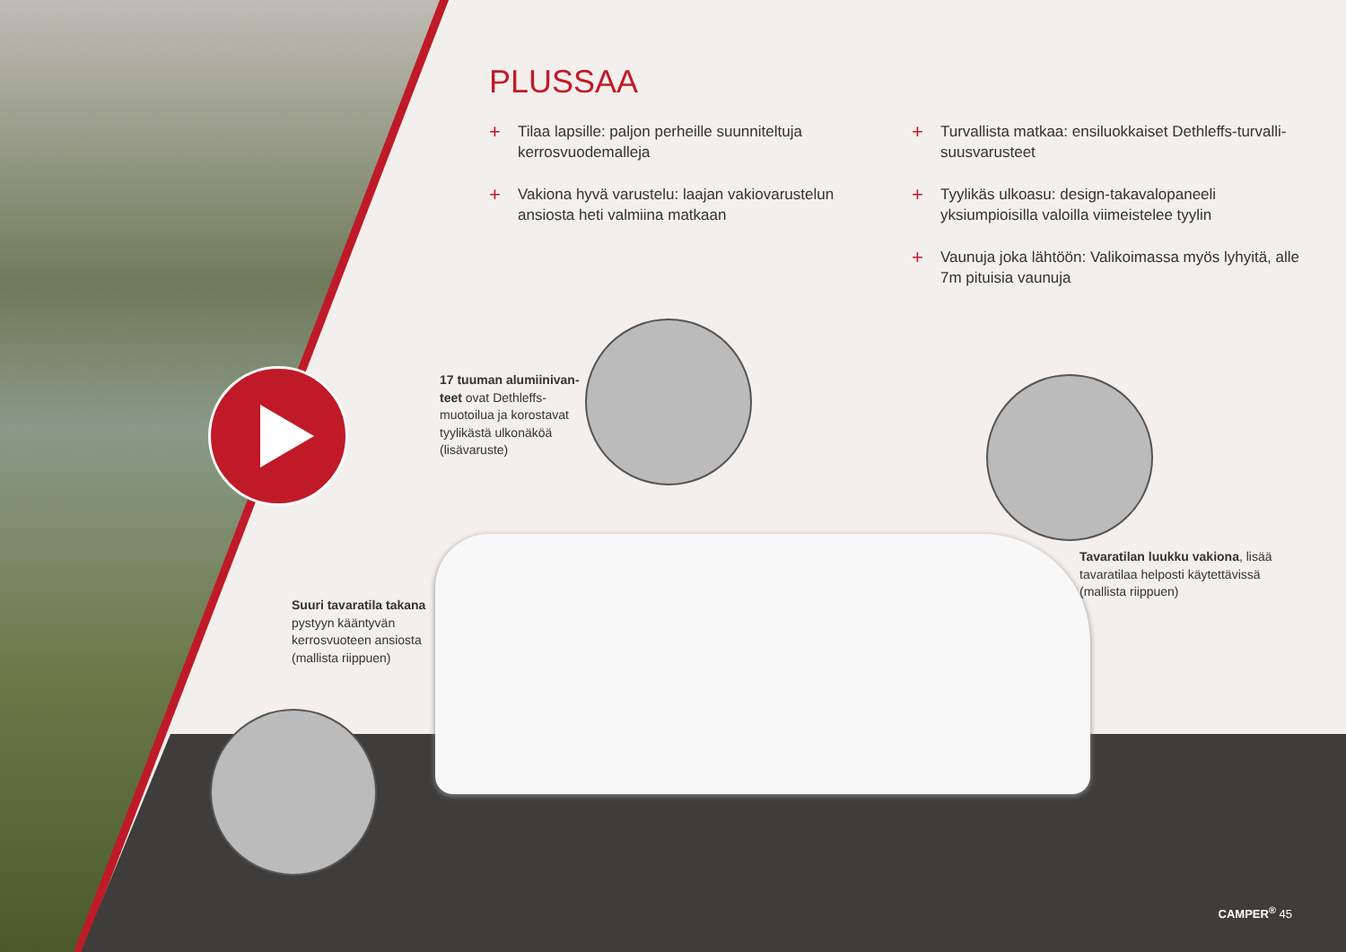PLUSSAA
+ Tilaa lapsille: paljon perheille suunniteltuja kerrosvuodemalleja
+ Vakiona hyvä varustelu: laajan vakiovarustelun ansiosta heti valmiina matkaan
+ Turvallista matkaa: ensiluokkaiset Dethleffs-turvalli­suusvarusteet
+ Tyylikäs ulkoasu: design-takavalopaneeli yksiumpioisil­la valoilla viimeistelee tyylin
+ Vaunuja joka lähtöön: Valikoimassa myös lyhyitä, alle 7m pituisia vaunuja
17 tuuman alumiinivan­teet ovat Dethleffs-muotoilua ja korostavat tyylikästä ulkonäköä (lisävaruste)
Tavaratilan luukku vakiona, lisää tavaratilaa helposti käytettävissä (mallista riippuen)
Suuri tavaratila takana pystyyn kääntyvän kerrosvuoteen ansiosta (mallista riippuen)
CAMPER<sup>®</sup> 45